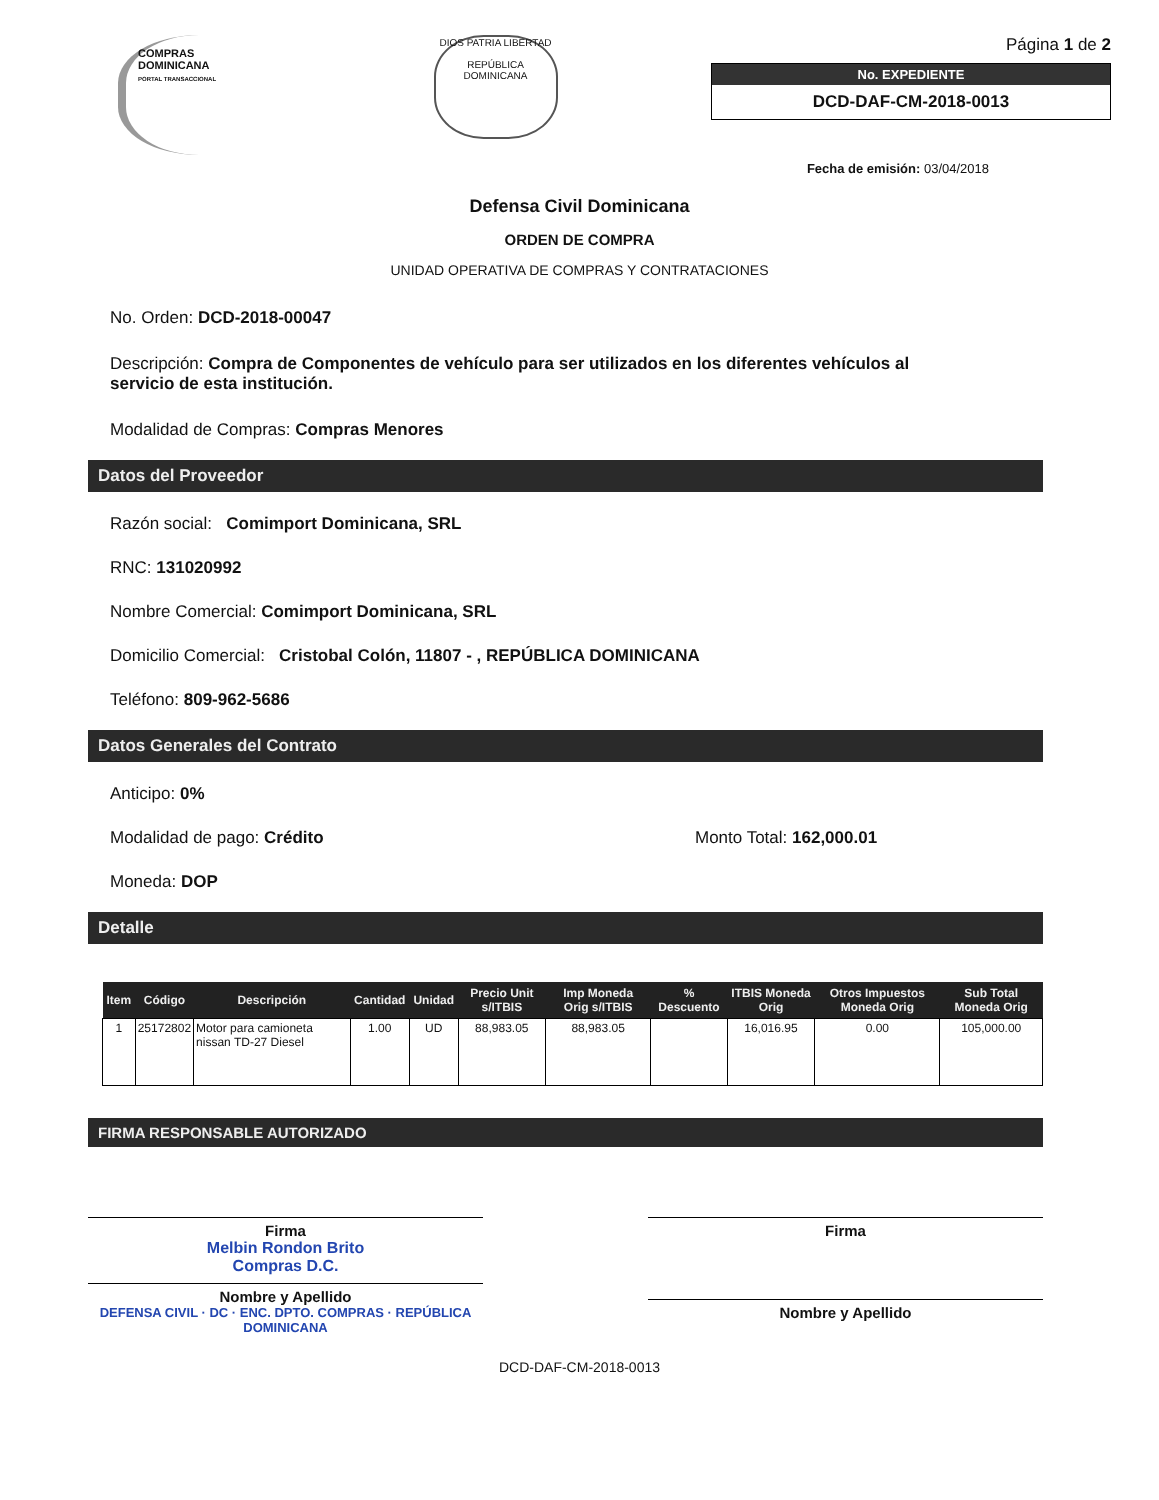COMPRAS
DOMINICANA
PORTAL TRANSACCIONAL
DIOS PATRIA LIBERTAD
REPÚBLICA DOMINICANA
Página 1 de 2
No. EXPEDIENTE
DCD-DAF-CM-2018-0013
Fecha de emisión: 03/04/2018
Defensa Civil Dominicana
ORDEN DE COMPRA
UNIDAD OPERATIVA DE COMPRAS Y CONTRATACIONES
No. Orden: DCD-2018-00047
Descripción: Compra de Componentes de vehículo para ser utilizados en los diferentes vehículos al servicio de esta institución.
Modalidad de Compras: Compras Menores
Datos del Proveedor
Razón social: Comimport Dominicana, SRL
RNC: 131020992
Nombre Comercial: Comimport Dominicana, SRL
Domicilio Comercial: Cristobal Colón, 11807 - , REPÚBLICA DOMINICANA
Teléfono: 809-962-5686
Datos Generales del Contrato
Anticipo: 0%
Modalidad de pago: Crédito Monto Total: 162,000.01
Moneda: DOP
Detalle
| Item | Código | Descripción | Cantidad | Unidad | Precio Unit s/ITBIS | Imp Moneda Orig s/ITBIS | % Descuento | ITBIS Moneda Orig | Otros Impuestos Moneda Orig | Sub Total Moneda Orig |
| --- | --- | --- | --- | --- | --- | --- | --- | --- | --- | --- |
| 1 | 25172802 | Motor para camioneta nissan TD-27 Diesel | 1.00 | UD | 88,983.05 | 88,983.05 | | 16,016.95 | 0.00 | 105,000.00 |
FIRMA RESPONSABLE AUTORIZADO
Firma
Melbin Rondon Brito
Compras D.C.
Nombre y Apellido
DEFENSA CIVIL · DC · ENC. DPTO. COMPRAS · REPÚBLICA DOMINICANA
Firma
Nombre y Apellido
DCD-DAF-CM-2018-0013